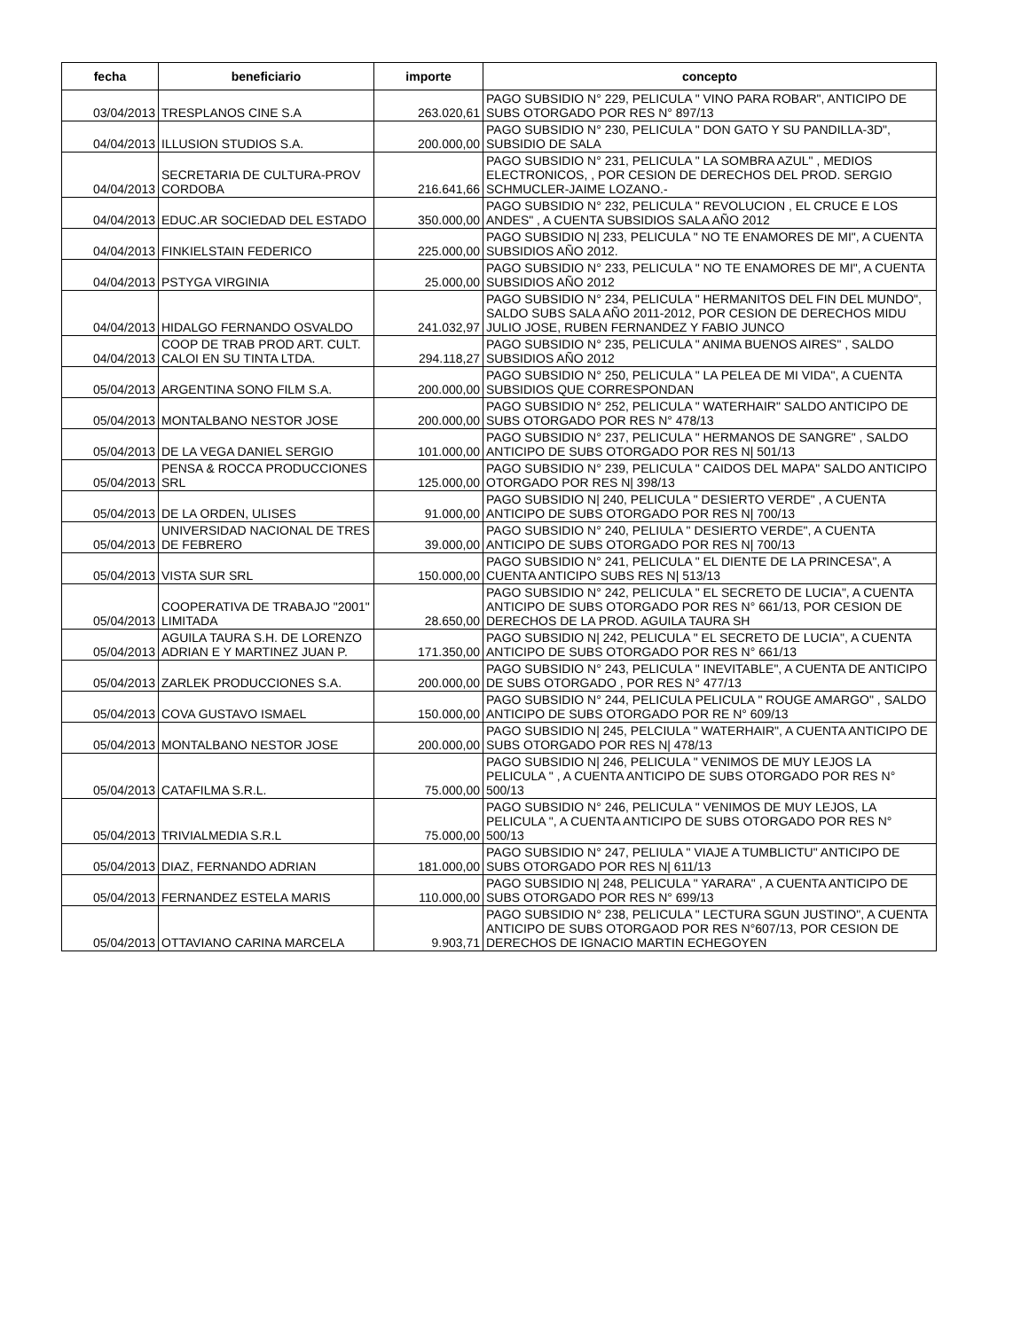| fecha | beneficiario | importe | concepto |
| --- | --- | --- | --- |
| 03/04/2013 | TRESPLANOS CINE S.A | 263.020,61 | PAGO SUBSIDIO N° 229, PELICULA " VINO PARA ROBAR", ANTICIPO DE SUBS OTORGADO POR RES N° 897/13 |
| 04/04/2013 | ILLUSION STUDIOS S.A. | 200.000,00 | PAGO SUBSIDIO N° 230, PELICULA " DON GATO Y SU PANDILLA-3D", SUBSIDIO DE SALA |
| 04/04/2013 | SECRETARIA DE CULTURA-PROV CORDOBA | 216.641,66 | PAGO SUBSIDIO N° 231, PELICULA " LA SOMBRA AZUL" , MEDIOS ELECTRONICOS, , POR CESION DE DERECHOS DEL PROD. SERGIO SCHMUCLER-JAIME LOZANO.- |
| 04/04/2013 | EDUC.AR SOCIEDAD DEL ESTADO | 350.000,00 | PAGO SUBSIDIO N° 232, PELICULA " REVOLUCION , EL CRUCE E LOS ANDES" , A CUENTA SUBSIDIOS SALA AÑO 2012 |
| 04/04/2013 | FINKIELSTAIN FEDERICO | 225.000,00 | PAGO SUBSIDIO N/ 233, PELICULA " NO TE ENAMORES DE MI", A CUENTA SUBSIDIOS AÑO 2012. |
| 04/04/2013 | PSTYGA VIRGINIA | 25.000,00 | PAGO SUBSIDIO N° 233, PELICULA " NO TE ENAMORES DE MI", A CUENTA SUBSIDIOS AÑO 2012 |
| 04/04/2013 | HIDALGO FERNANDO OSVALDO | 241.032,97 | PAGO SUBSIDIO N° 234, PELICULA " HERMANITOS DEL FIN DEL MUNDO", SALDO SUBS SALA AÑO 2011-2012, POR CESION DE DERECHOS MIDU JULIO JOSE, RUBEN FERNANDEZ Y FABIO JUNCO |
| 04/04/2013 | COOP DE TRAB PROD ART. CULT. CALOI EN SU TINTA LTDA. | 294.118,27 | PAGO SUBSIDIO N° 235, PELICULA " ANIMA BUENOS AIRES" , SALDO SUBSIDIOS AÑO 2012 |
| 05/04/2013 | ARGENTINA SONO FILM S.A. | 200.000,00 | PAGO SUBSIDIO N° 250, PELICULA " LA PELEA DE MI VIDA", A CUENTA SUBSIDIOS QUE CORRESPONDAN |
| 05/04/2013 | MONTALBANO NESTOR JOSE | 200.000,00 | PAGO SUBSIDIO N° 252, PELICULA " WATERHAIR" SALDO ANTICIPO DE SUBS OTORGADO POR RES N° 478/13 |
| 05/04/2013 | DE LA VEGA DANIEL SERGIO | 101.000,00 | PAGO SUBSIDIO N° 237, PELICULA " HERMANOS DE SANGRE" , SALDO ANTICIPO DE SUBS OTORGADO POR RES N/ 501/13 |
| 05/04/2013 | PENSA & ROCCA PRODUCCIONES SRL | 125.000,00 | PAGO SUBSIDIO N° 239, PELICULA " CAIDOS DEL MAPA" SALDO ANTICIPO OTORGADO POR RES N/ 398/13 |
| 05/04/2013 | DE LA ORDEN, ULISES | 91.000,00 | PAGO SUBSIDIO N/ 240, PELICULA " DESIERTO VERDE" , A CUENTA ANTICIPO DE SUBS OTORGADO POR RES N/ 700/13 |
| 05/04/2013 | UNIVERSIDAD NACIONAL DE TRES DE FEBRERO | 39.000,00 | PAGO SUBSIDIO N° 240, PELIULA " DESIERTO VERDE", A CUENTA ANTICIPO DE SUBS OTORGADO POR RES N/ 700/13 |
| 05/04/2013 | VISTA SUR SRL | 150.000,00 | PAGO SUBSIDIO N° 241, PELICULA " EL DIENTE DE LA PRINCESA", A CUENTA ANTICIPO SUBS RES N/ 513/13 |
| 05/04/2013 | COOPERATIVA DE TRABAJO "2001" LIMITADA | 28.650,00 | PAGO SUBSIDIO N° 242, PELICULA " EL SECRETO DE LUCIA", A CUENTA ANTICIPO DE SUBS OTORGADO POR RES N° 661/13, POR CESION DE DERECHOS DE LA PROD. AGUILA TAURA SH |
| 05/04/2013 | AGUILA TAURA S.H. DE LORENZO ADRIAN E Y MARTINEZ JUAN P. | 171.350,00 | PAGO SUBSIDIO N/ 242, PELICULA " EL SECRETO DE LUCIA", A CUENTA ANTICIPO DE SUBS OTORGADO POR RES N° 661/13 |
| 05/04/2013 | ZARLEK PRODUCCIONES S.A. | 200.000,00 | PAGO SUBSIDIO N° 243, PELICULA " INEVITABLE", A CUENTA DE ANTICIPO DE SUBS OTORGADO , POR RES N° 477/13 |
| 05/04/2013 | COVA GUSTAVO ISMAEL | 150.000,00 | PAGO SUBSIDIO N° 244, PELICULA PELICULA " ROUGE AMARGO" , SALDO ANTICIPO DE SUBS OTORGADO POR RE N° 609/13 |
| 05/04/2013 | MONTALBANO NESTOR JOSE | 200.000,00 | PAGO SUBSIDIO N/ 245, PELCIULA " WATERHAIR", A CUENTA ANTICIPO DE SUBS OTORGADO POR RES N/ 478/13 |
| 05/04/2013 | CATAFILMA S.R.L. | 75.000,00 | PAGO SUBSIDIO N/ 246, PELICULA " VENIMOS DE MUY LEJOS LA PELICULA " , A CUENTA ANTICIPO DE SUBS OTORGADO POR RES N° 500/13 |
| 05/04/2013 | TRIVIALMEDIA S.R.L | 75.000,00 | PAGO SUBSIDIO N° 246, PELICULA " VENIMOS DE MUY LEJOS, LA PELICULA ", A CUENTA ANTICIPO DE SUBS OTORGADO POR RES N° 500/13 |
| 05/04/2013 | DIAZ, FERNANDO ADRIAN | 181.000,00 | PAGO SUBSIDIO N° 247, PELIULA " VIAJE A TUMBLICTU" ANTICIPO DE SUBS OTORGADO POR RES N/ 611/13 |
| 05/04/2013 | FERNANDEZ ESTELA MARIS | 110.000,00 | PAGO SUBSIDIO N/ 248, PELICULA " YARARA" , A CUENTA ANTICIPO DE SUBS OTORGADO POR RES N° 699/13 |
| 05/04/2013 | OTTAVIANO CARINA MARCELA | 9.903,71 | PAGO SUBSIDIO N° 238, PELICULA " LECTURA SGUN JUSTINO", A CUENTA ANTICIPO DE SUBS OTORGAOD POR RES N°607/13, POR CESION DE DERECHOS DE IGNACIO MARTIN ECHEGOYEN |